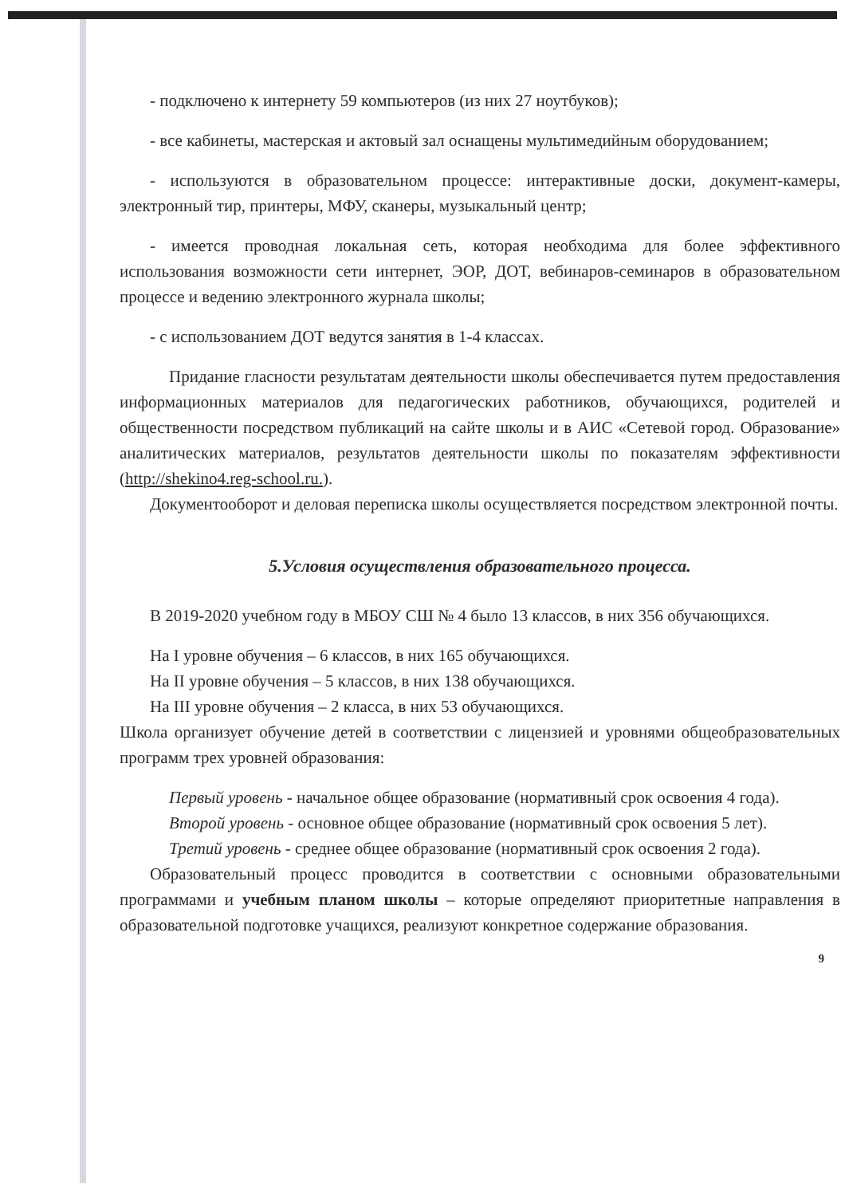- подключено к интернету 59 компьютеров (из них 27 ноутбуков);
- все кабинеты, мастерская и актовый зал оснащены мультимедийным оборудованием;
- используются в образовательном процессе: интерактивные доски, документ-камеры, электронный тир, принтеры, МФУ, сканеры, музыкальный центр;
- имеется проводная локальная сеть, которая необходима для более эффективного использования возможности сети интернет, ЭОР, ДОТ, вебинаров-семинаров в образовательном процессе и ведению электронного журнала школы;
- с использованием ДОТ ведутся занятия в 1-4 классах.
Придание гласности результатам деятельности школы обеспечивается путем предоставления информационных материалов для педагогических работников, обучающихся, родителей и общественности посредством публикаций на сайте школы и в АИС «Сетевой город. Образование» аналитических материалов, результатов деятельности школы по показателям эффективности (http://shekino4.reg-school.ru.).
Документооборот и деловая переписка школы осуществляется посредством электронной почты.
5.Условия осуществления образовательного процесса.
В 2019-2020 учебном году в МБОУ СШ № 4 было 13 классов, в них 356 обучающихся.
На I уровне обучения – 6 классов, в них 165 обучающихся.
На II уровне обучения – 5 классов, в них 138 обучающихся.
На III уровне обучения – 2 класса, в них 53 обучающихся.
Школа организует обучение детей в соответствии с лицензией и уровнями общеобразовательных программ трех уровней образования:
Первый уровень - начальное общее образование (нормативный срок освоения 4 года).
Второй уровень - основное общее образование (нормативный срок освоения 5 лет).
Третий уровень - среднее общее образование (нормативный срок освоения 2 года).
Образовательный процесс проводится в соответствии с основными образовательными программами и учебным планом школы – которые определяют приоритетные направления в образовательной подготовке учащихся, реализуют конкретное содержание образования.
9